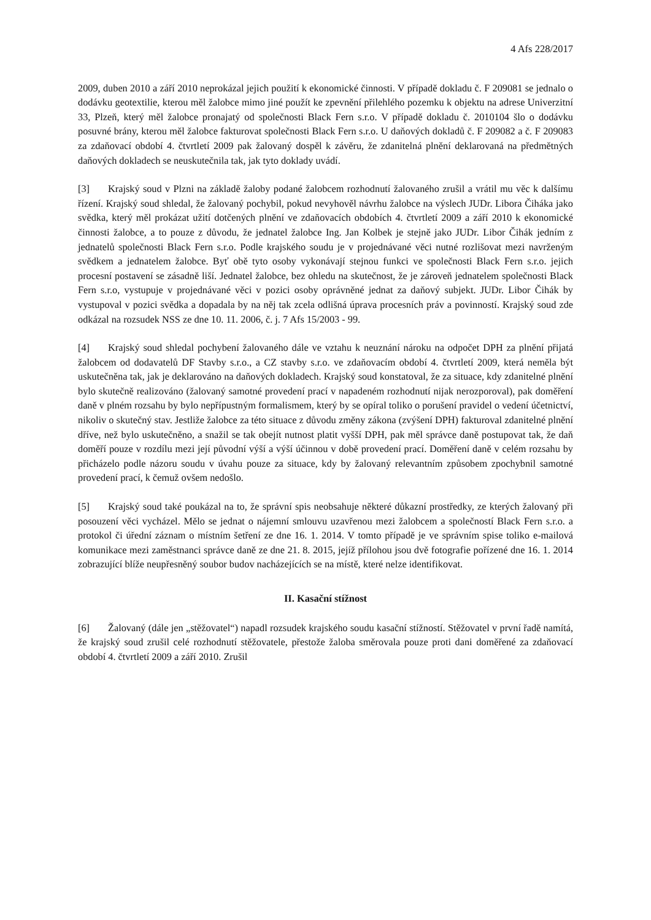4 Afs 228/2017
2009, duben 2010 a září 2010 neprokázal jejich použití k ekonomické činnosti. V případě dokladu č. F 209081 se jednalo o dodávku geotextilie, kterou měl žalobce mimo jiné použít ke zpevnění přilehlého pozemku k objektu na adrese Univerzitní 33, Plzeň, který měl žalobce pronajatý od společnosti Black Fern s.r.o. V případě dokladu č. 2010104 šlo o dodávku posuvné brány, kterou měl žalobce fakturovat společnosti Black Fern s.r.o. U daňových dokladů č. F 209082 a č. F 209083 za zdaňovací období 4. čtvrtletí 2009 pak žalovaný dospěl k závěru, že zdanitelná plnění deklarovaná na předmětných daňových dokladech se neuskutečnila tak, jak tyto doklady uvádí.
[3] Krajský soud v Plzni na základě žaloby podané žalobcem rozhodnutí žalovaného zrušil a vrátil mu věc k dalšímu řízení. Krajský soud shledal, že žalovaný pochybil, pokud nevyhověl návrhu žalobce na výslech JUDr. Libora Čiháka jako svědka, který měl prokázat užití dotčených plnění ve zdaňovacích obdobích 4. čtvrtletí 2009 a září 2010 k ekonomické činnosti žalobce, a to pouze z důvodu, že jednatel žalobce Ing. Jan Kolbek je stejně jako JUDr. Libor Čihák jedním z jednatelů společnosti Black Fern s.r.o. Podle krajského soudu je v projednávané věci nutné rozlišovat mezi navrženým svědkem a jednatelem žalobce. Byť obě tyto osoby vykonávají stejnou funkci ve společnosti Black Fern s.r.o. jejich procesní postavení se zásadně liší. Jednatel žalobce, bez ohledu na skutečnost, že je zároveň jednatelem společnosti Black Fern s.r.o, vystupuje v projednávané věci v pozici osoby oprávněné jednat za daňový subjekt. JUDr. Libor Čihák by vystupoval v pozici svědka a dopadala by na něj tak zcela odlišná úprava procesních práv a povinností. Krajský soud zde odkázal na rozsudek NSS ze dne 10. 11. 2006, č. j. 7 Afs 15/2003 - 99.
[4] Krajský soud shledal pochybení žalovaného dále ve vztahu k neuznání nároku na odpočet DPH za plnění přijatá žalobcem od dodavatelů DF Stavby s.r.o., a CZ stavby s.r.o. ve zdaňovacím období 4. čtvrtletí 2009, která neměla být uskutečněna tak, jak je deklarováno na daňových dokladech. Krajský soud konstatoval, že za situace, kdy zdanitelné plnění bylo skutečně realizováno (žalovaný samotné provedení prací v napadeném rozhodnutí nijak nerozporoval), pak doměření daně v plném rozsahu by bylo nepřípustným formalismem, který by se opíral toliko o porušení pravidel o vedení účetnictví, nikoliv o skutečný stav. Jestliže žalobce za této situace z důvodu změny zákona (zvýšení DPH) fakturoval zdanitelné plnění dříve, než bylo uskutečněno, a snažil se tak obejít nutnost platit vyšší DPH, pak měl správce daně postupovat tak, že daň doměří pouze v rozdílu mezi její původní výší a výší účinnou v době provedení prací. Doměření daně v celém rozsahu by přicházelo podle názoru soudu v úvahu pouze za situace, kdy by žalovaný relevantním způsobem zpochybnil samotné provedení prací, k čemuž ovšem nedošlo.
[5] Krajský soud také poukázal na to, že správní spis neobsahuje některé důkazní prostředky, ze kterých žalovaný při posouzení věci vycházel. Mělo se jednat o nájemní smlouvu uzavřenou mezi žalobcem a společností Black Fern s.r.o. a protokol či úřední záznam o místním šetření ze dne 16. 1. 2014. V tomto případě je ve správním spise toliko e-mailová komunikace mezi zaměstnanci správce daně ze dne 21. 8. 2015, jejíž přílohou jsou dvě fotografie pořízené dne 16. 1. 2014 zobrazující blíže neupřesněný soubor budov nacházejících se na místě, které nelze identifikovat.
II. Kasační stížnost
[6] Žalovaný (dále jen „stěžovatel“) napadl rozsudek krajského soudu kasační stížností. Stěžovatel v první řadě namítá, že krajský soud zrušil celé rozhodnutí stěžovatele, přestože žaloba směrovala pouze proti dani doměřené za zdaňovací období 4. čtvrtletí 2009 a září 2010. Zrušil